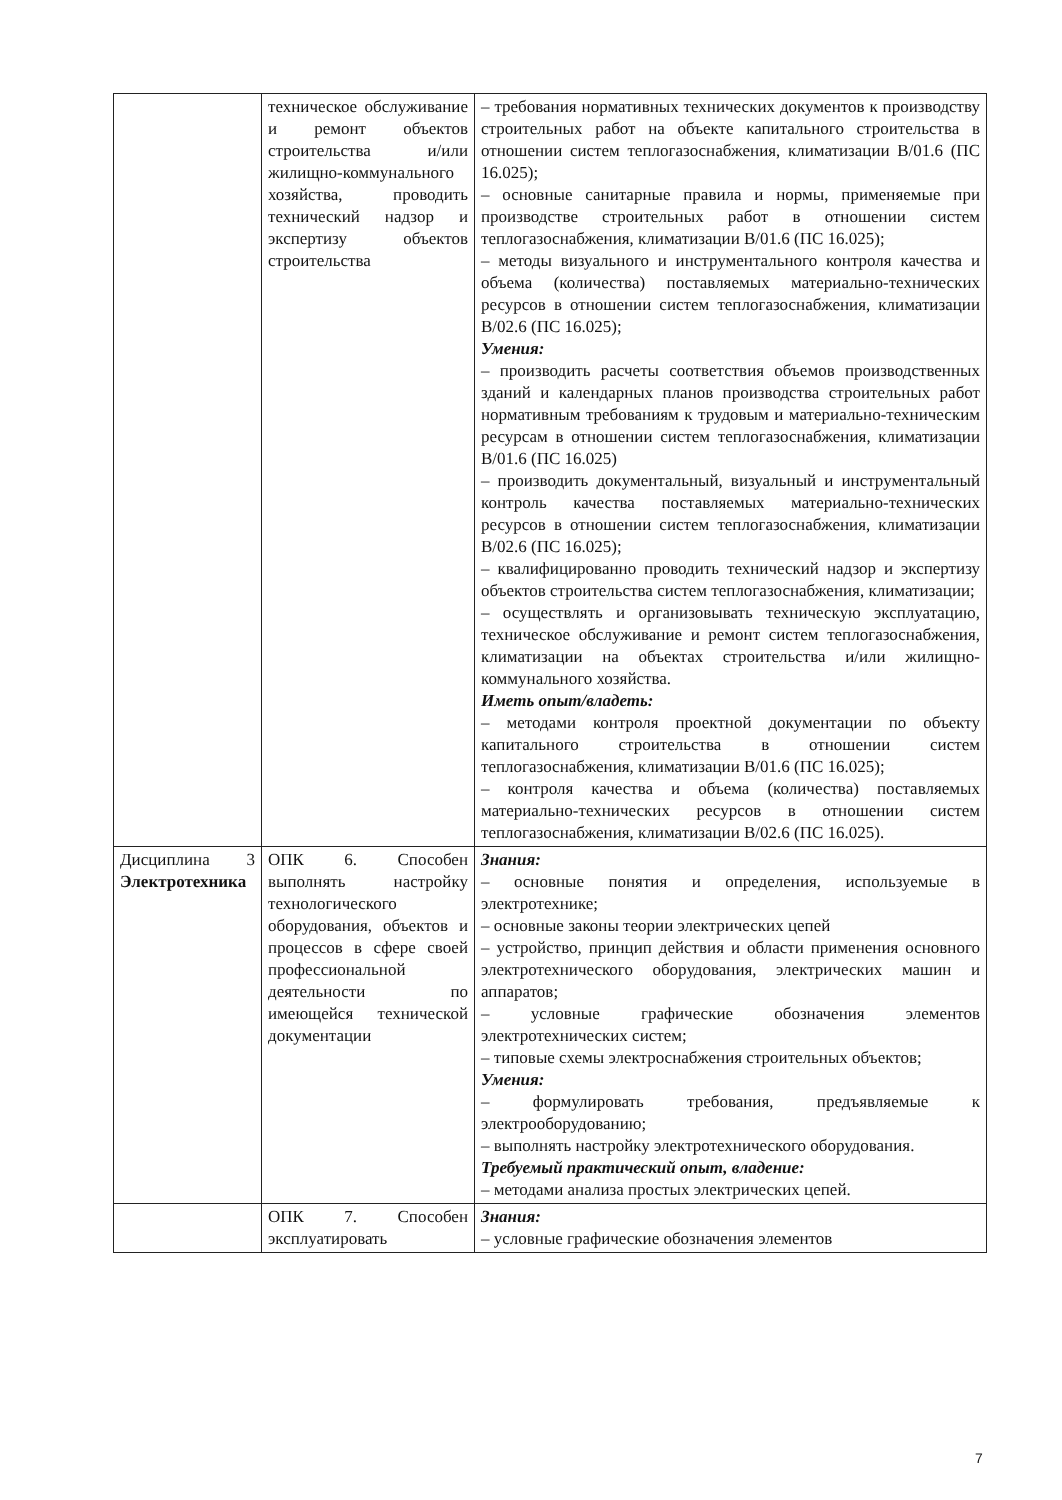| | техническое обслуживание и ремонт объектов строительства и/или жилищно-коммунального хозяйства, проводить технический надзор и экспертизу объектов строительства | – требования нормативных технических документов к производству строительных работ на объекте капитального строительства в отношении систем теплогазоснабжения, климатизации В/01.6 (ПС 16.025); – основные санитарные правила и нормы, применяемые при производстве строительных работ в отношении систем теплогазоснабжения, климатизации В/01.6 (ПС 16.025); – методы визуального и инструментального контроля качества и объема (количества) поставляемых материально-технических ресурсов в отношении систем теплогазоснабжения, климатизации В/02.6 (ПС 16.025); Умения: – производить расчеты соответствия объемов производственных зданий и календарных планов производства строительных работ нормативным требованиям к трудовым и материально-техническим ресурсам в отношении систем теплогазоснабжения, климатизации В/01.6 (ПС 16.025) – производить документальный, визуальный и инструментальный контроль качества поставляемых материально-технических ресурсов в отношении систем теплогазоснабжения, климатизации В/02.6 (ПС 16.025); – квалифицированно проводить технический надзор и экспертизу объектов строительства систем теплогазоснабжения, климатизации; – осуществлять и организовывать техническую эксплуатацию, техническое обслуживание и ремонт систем теплогазоснабжения, климатизации на объектах строительства и/или жилищно-коммунального хозяйства. Иметь опыт/владеть: – методами контроля проектной документации по объекту капитального строительства в отношении систем теплогазоснабжения, климатизации В/01.6 (ПС 16.025); – контроля качества и объема (количества) поставляемых материально-технических ресурсов в отношении систем теплогазоснабжения, климатизации В/02.6 (ПС 16.025). |
| Дисциплина 3 Электротехника | ОПК 6. Способен выполнять настройку технологического оборудования, объектов и процессов в сфере своей профессиональной деятельности по имеющейся технической документации | Знания: – основные понятия и определения, используемые в электротехнике; – основные законы теории электрических цепей – устройство, принцип действия и области применения основного электротехнического оборудования, электрических машин и аппаратов; – условные графические обозначения элементов электротехнических систем; – типовые схемы электроснабжения строительных объектов; Умения: – формулировать требования, предъявляемые к электрооборудованию; – выполнять настройку электротехнического оборудования. Требуемый практический опыт, владение: – методами анализа простых электрических цепей. |
| | ОПК 7. Способен эксплуатировать | Знания: – условные графические обозначения элементов |
7